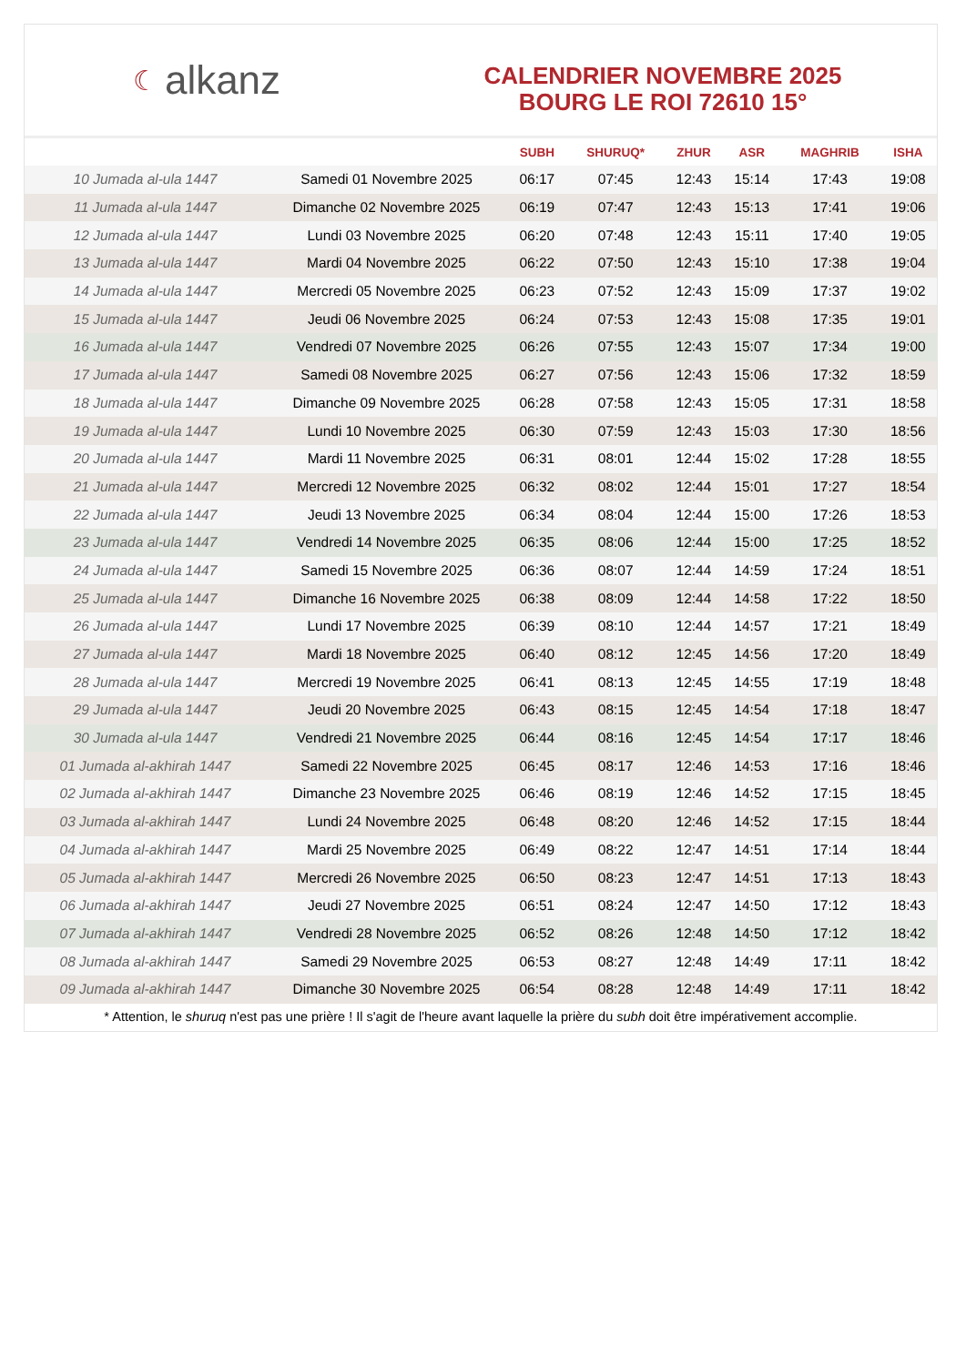☾ alkanz
CALENDRIER NOVEMBRE 2025
BOURG LE ROI 72610 15°
| | | SUBH | SHURUQ* | ZHUR | ASR | MAGHRIB | ISHA |
| --- | --- | --- | --- | --- | --- | --- | --- |
| 10 Jumada al-ula 1447 | Samedi 01 Novembre 2025 | 06:17 | 07:45 | 12:43 | 15:14 | 17:43 | 19:08 |
| 11 Jumada al-ula 1447 | Dimanche 02 Novembre 2025 | 06:19 | 07:47 | 12:43 | 15:13 | 17:41 | 19:06 |
| 12 Jumada al-ula 1447 | Lundi 03 Novembre 2025 | 06:20 | 07:48 | 12:43 | 15:11 | 17:40 | 19:05 |
| 13 Jumada al-ula 1447 | Mardi 04 Novembre 2025 | 06:22 | 07:50 | 12:43 | 15:10 | 17:38 | 19:04 |
| 14 Jumada al-ula 1447 | Mercredi 05 Novembre 2025 | 06:23 | 07:52 | 12:43 | 15:09 | 17:37 | 19:02 |
| 15 Jumada al-ula 1447 | Jeudi 06 Novembre 2025 | 06:24 | 07:53 | 12:43 | 15:08 | 17:35 | 19:01 |
| 16 Jumada al-ula 1447 | Vendredi 07 Novembre 2025 | 06:26 | 07:55 | 12:43 | 15:07 | 17:34 | 19:00 |
| 17 Jumada al-ula 1447 | Samedi 08 Novembre 2025 | 06:27 | 07:56 | 12:43 | 15:06 | 17:32 | 18:59 |
| 18 Jumada al-ula 1447 | Dimanche 09 Novembre 2025 | 06:28 | 07:58 | 12:43 | 15:05 | 17:31 | 18:58 |
| 19 Jumada al-ula 1447 | Lundi 10 Novembre 2025 | 06:30 | 07:59 | 12:43 | 15:03 | 17:30 | 18:56 |
| 20 Jumada al-ula 1447 | Mardi 11 Novembre 2025 | 06:31 | 08:01 | 12:44 | 15:02 | 17:28 | 18:55 |
| 21 Jumada al-ula 1447 | Mercredi 12 Novembre 2025 | 06:32 | 08:02 | 12:44 | 15:01 | 17:27 | 18:54 |
| 22 Jumada al-ula 1447 | Jeudi 13 Novembre 2025 | 06:34 | 08:04 | 12:44 | 15:00 | 17:26 | 18:53 |
| 23 Jumada al-ula 1447 | Vendredi 14 Novembre 2025 | 06:35 | 08:06 | 12:44 | 15:00 | 17:25 | 18:52 |
| 24 Jumada al-ula 1447 | Samedi 15 Novembre 2025 | 06:36 | 08:07 | 12:44 | 14:59 | 17:24 | 18:51 |
| 25 Jumada al-ula 1447 | Dimanche 16 Novembre 2025 | 06:38 | 08:09 | 12:44 | 14:58 | 17:22 | 18:50 |
| 26 Jumada al-ula 1447 | Lundi 17 Novembre 2025 | 06:39 | 08:10 | 12:44 | 14:57 | 17:21 | 18:49 |
| 27 Jumada al-ula 1447 | Mardi 18 Novembre 2025 | 06:40 | 08:12 | 12:45 | 14:56 | 17:20 | 18:49 |
| 28 Jumada al-ula 1447 | Mercredi 19 Novembre 2025 | 06:41 | 08:13 | 12:45 | 14:55 | 17:19 | 18:48 |
| 29 Jumada al-ula 1447 | Jeudi 20 Novembre 2025 | 06:43 | 08:15 | 12:45 | 14:54 | 17:18 | 18:47 |
| 30 Jumada al-ula 1447 | Vendredi 21 Novembre 2025 | 06:44 | 08:16 | 12:45 | 14:54 | 17:17 | 18:46 |
| 01 Jumada al-akhirah 1447 | Samedi 22 Novembre 2025 | 06:45 | 08:17 | 12:46 | 14:53 | 17:16 | 18:46 |
| 02 Jumada al-akhirah 1447 | Dimanche 23 Novembre 2025 | 06:46 | 08:19 | 12:46 | 14:52 | 17:15 | 18:45 |
| 03 Jumada al-akhirah 1447 | Lundi 24 Novembre 2025 | 06:48 | 08:20 | 12:46 | 14:52 | 17:15 | 18:44 |
| 04 Jumada al-akhirah 1447 | Mardi 25 Novembre 2025 | 06:49 | 08:22 | 12:47 | 14:51 | 17:14 | 18:44 |
| 05 Jumada al-akhirah 1447 | Mercredi 26 Novembre 2025 | 06:50 | 08:23 | 12:47 | 14:51 | 17:13 | 18:43 |
| 06 Jumada al-akhirah 1447 | Jeudi 27 Novembre 2025 | 06:51 | 08:24 | 12:47 | 14:50 | 17:12 | 18:43 |
| 07 Jumada al-akhirah 1447 | Vendredi 28 Novembre 2025 | 06:52 | 08:26 | 12:48 | 14:50 | 17:12 | 18:42 |
| 08 Jumada al-akhirah 1447 | Samedi 29 Novembre 2025 | 06:53 | 08:27 | 12:48 | 14:49 | 17:11 | 18:42 |
| 09 Jumada al-akhirah 1447 | Dimanche 30 Novembre 2025 | 06:54 | 08:28 | 12:48 | 14:49 | 17:11 | 18:42 |
* Attention, le shuruq n'est pas une prière ! Il s'agit de l'heure avant laquelle la prière du subh doit être impérativement accomplie.